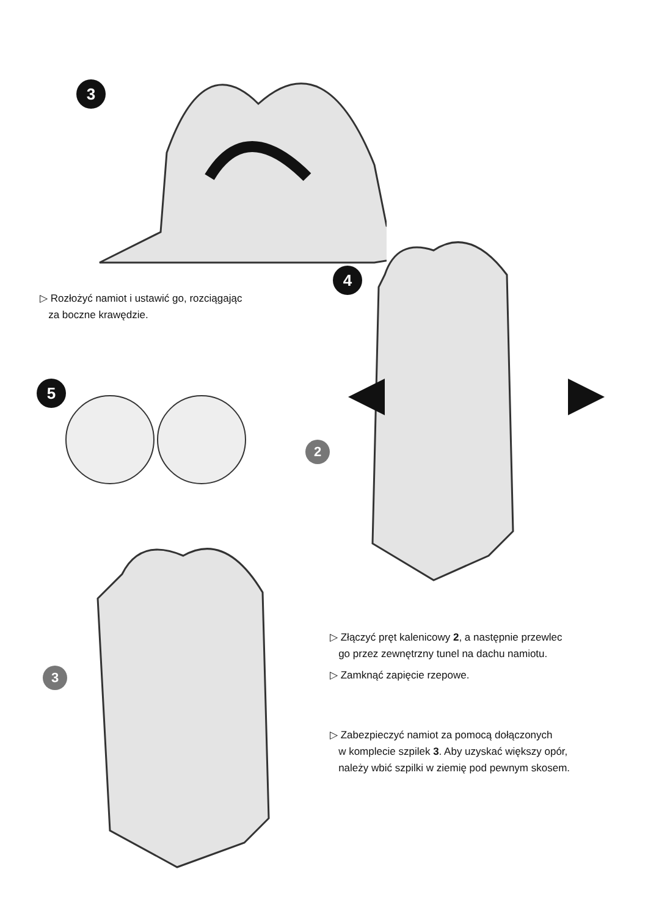3
▷ Rozłożyć namiot i ustawić go, rozciągając
za boczne krawędzie.
4
5
2
3
▷ Złączyć pręt kalenicowy 2, a następnie przewlec
go przez zewnętrzny tunel na dachu namiotu.
▷ Zamknąć zapięcie rzepowe.
▷ Zabezpieczyć namiot za pomocą dołączonych
w komplecie szpilek 3. Aby uzyskać większy opór,
należy wbić szpilki w ziemię pod pewnym skosem.